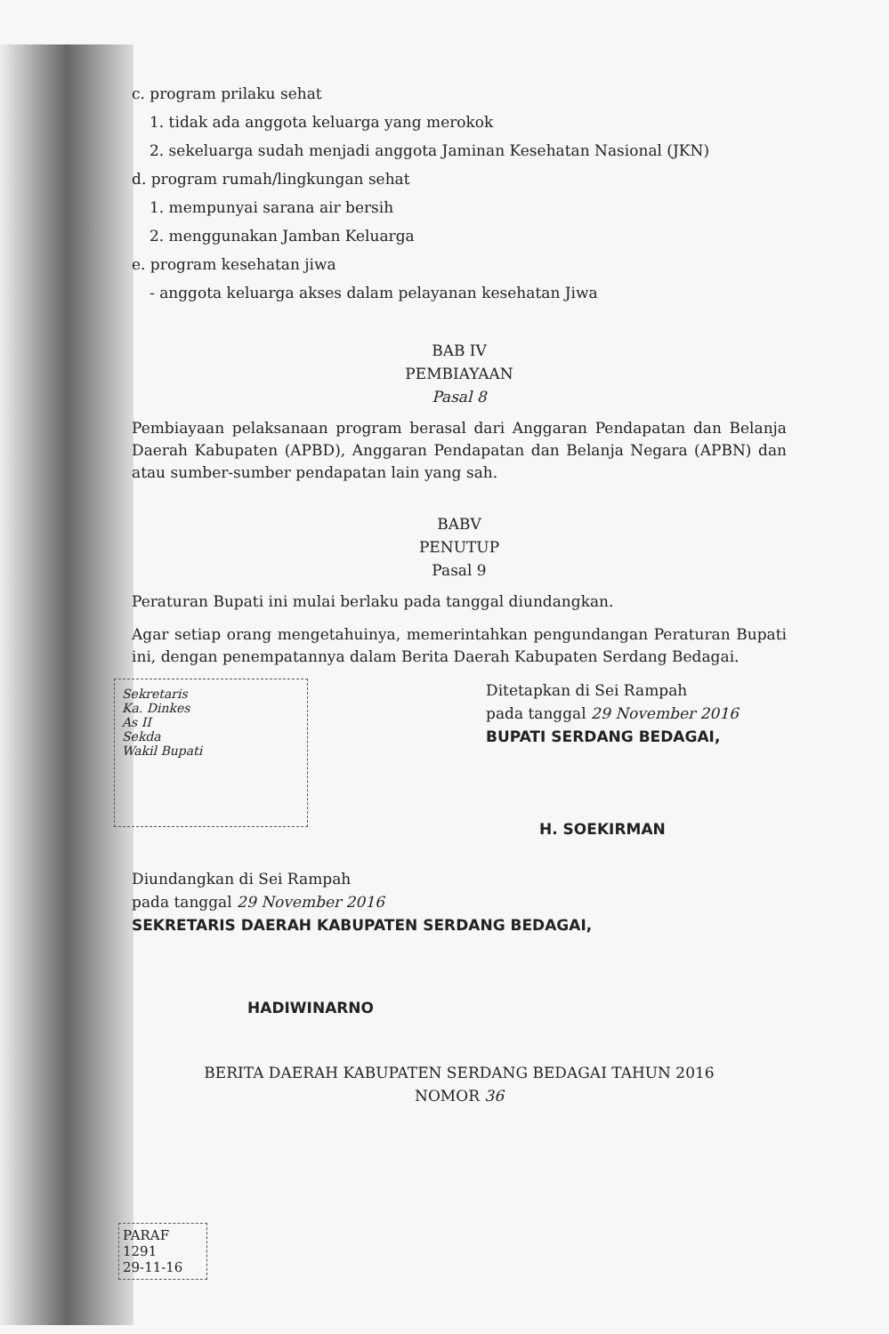c. program prilaku sehat
1. tidak ada anggota keluarga yang merokok
2. sekeluarga sudah menjadi anggota Jaminan Kesehatan Nasional (JKN)
d. program rumah/lingkungan sehat
1. mempunyai sarana air bersih
2. menggunakan Jamban Keluarga
e. program kesehatan jiwa
- anggota keluarga akses dalam pelayanan kesehatan Jiwa
BAB IV
PEMBIAYAAN
Pasal 8
Pembiayaan pelaksanaan program berasal dari Anggaran Pendapatan dan Belanja Daerah Kabupaten (APBD), Anggaran Pendapatan dan Belanja Negara (APBN) dan atau sumber-sumber pendapatan lain yang sah.
BABV
PENUTUP
Pasal 9
Peraturan Bupati ini mulai berlaku pada tanggal diundangkan.
Agar setiap orang mengetahuinya, memerintahkan pengundangan Peraturan Bupati ini, dengan penempatannya dalam Berita Daerah Kabupaten Serdang Bedagai.
Sekretaris
Ka. Dinkes
As II
Sekda
Wakil Bupati
Ditetapkan di Sei Rampah
pada tanggal 29 November 2016
BUPATI SERDANG BEDAGAI,
H. SOEKIRMAN
Diundangkan di Sei Rampah
pada tanggal 29 November 2016
SEKRETARIS DAERAH KABUPATEN SERDANG BEDAGAI,
HADIWINARNO
BERITA DAERAH KABUPATEN SERDANG BEDAGAI TAHUN 2016
NOMOR 36
PARAF
1291
29-11-16